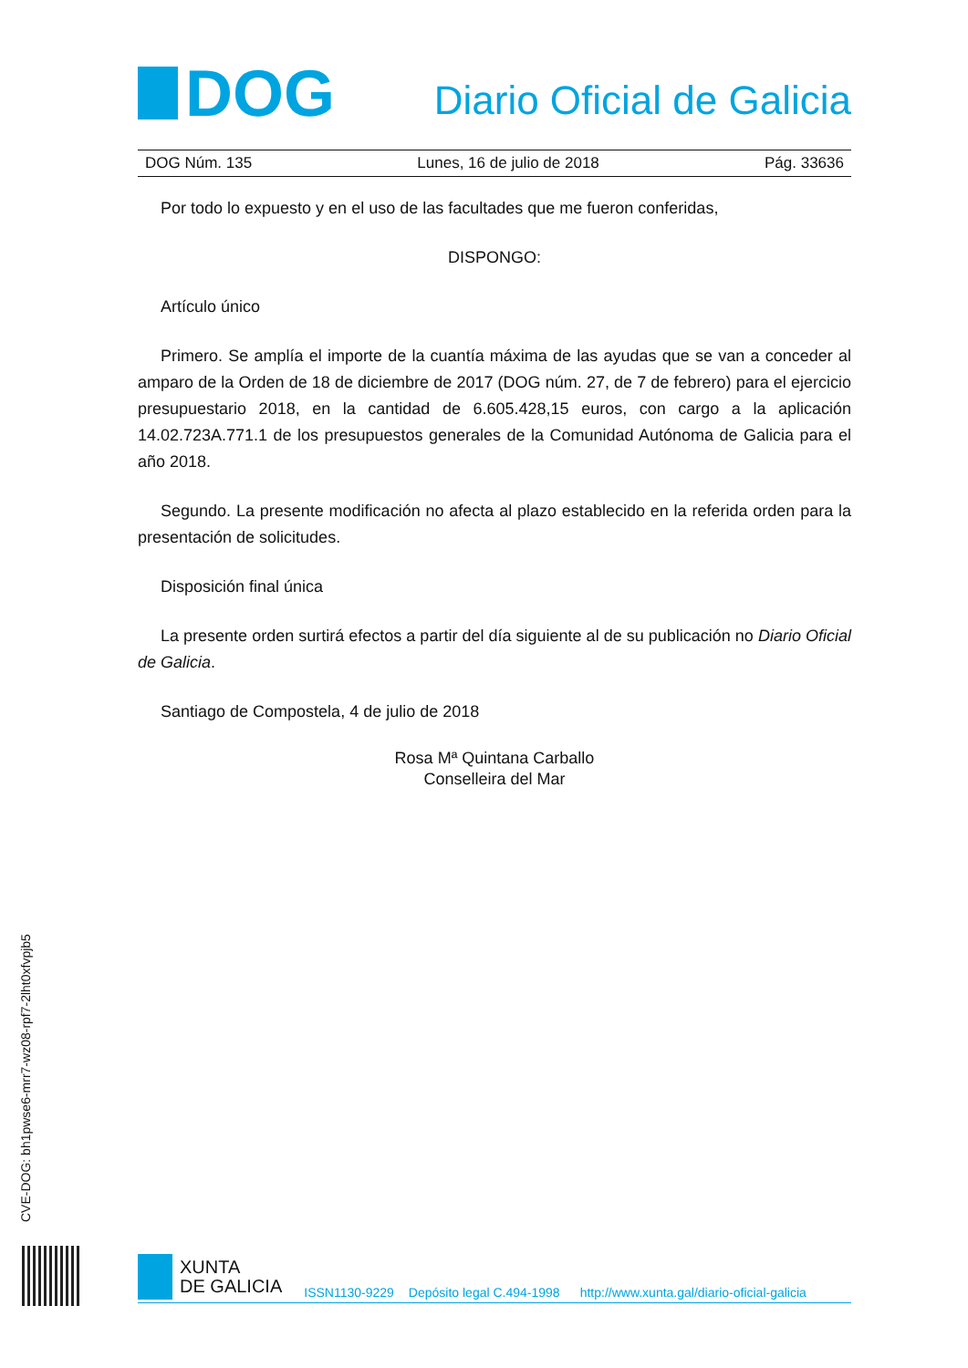DOG
Diario Oficial de Galicia
DOG Núm. 135 Lunes, 16 de julio de 2018 Pág. 33636
Por todo lo expuesto y en el uso de las facultades que me fueron conferidas,
DISPONGO:
Artículo único
Primero. Se amplía el importe de la cuantía máxima de las ayudas que se van a conceder al amparo de la Orden de 18 de diciembre de 2017 (DOG núm. 27, de 7 de febrero) para el ejercicio presupuestario 2018, en la cantidad de 6.605.428,15 euros, con cargo a la aplicación 14.02.723A.771.1 de los presupuestos generales de la Comunidad Autónoma de Galicia para el año 2018.
Segundo. La presente modificación no afecta al plazo establecido en la referida orden para la presentación de solicitudes.
Disposición final única
La presente orden surtirá efectos a partir del día siguiente al de su publicación no Diario Oficial de Galicia.
Santiago de Compostela, 4 de julio de 2018
Rosa Mª Quintana Carballo
Conselleira del Mar
CVE-DOG: bh1pwse6-mrr7-wz08-rpf7-2lht0xfvpjb5
XUNTA
DE GALICIA
ISSN1130-9229 Depósito legal C.494-1998 http://www.xunta.gal/diario-oficial-galicia